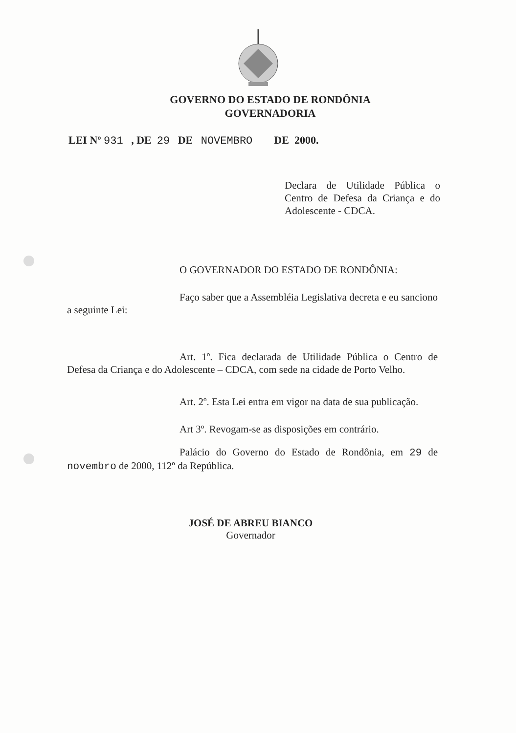GOVERNO DO ESTADO DE RONDÔNIA
GOVERNADORIA
LEI Nº 931 , DE 29 DE NOVEMBRO DE 2000.
Declara de Utilidade Pública o Centro de Defesa da Criança e do Adolescente - CDCA.
O GOVERNADOR DO ESTADO DE RONDÔNIA:
Faço saber que a Assembléia Legislativa decreta e eu sanciono a seguinte Lei:
Art. 1º. Fica declarada de Utilidade Pública o Centro de Defesa da Criança e do Adolescente – CDCA, com sede na cidade de Porto Velho.
Art. 2º. Esta Lei entra em vigor na data de sua publicação.
Art 3º. Revogam-se as disposições em contrário.
Palácio do Governo do Estado de Rondônia, em 29 de novembro de 2000, 112º da República.
JOSÉ DE ABREU BIANCO
Governador